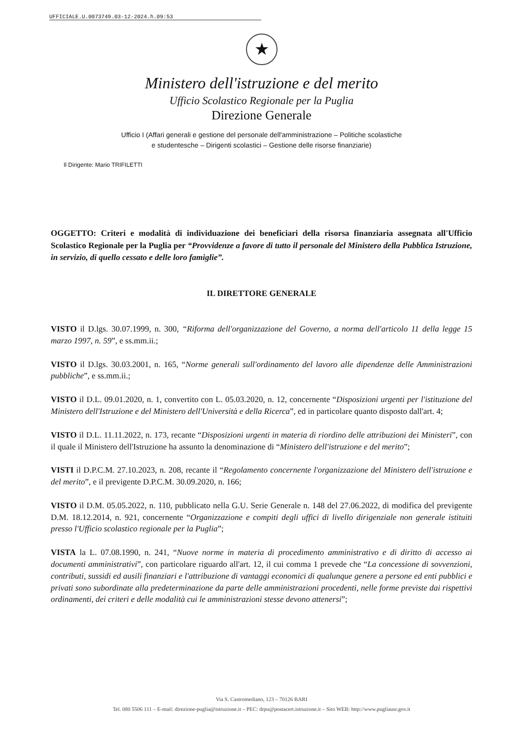UFFICIALE.U.0073749.03-12-2024.h.09:53
★
Ministero dell'istruzione e del merito
Ufficio Scolastico Regionale per la Puglia
Direzione Generale
Ufficio I (Affari generali e gestione del personale dell'amministrazione – Politiche scolastiche
e studentesche – Dirigenti scolastici – Gestione delle risorse finanziarie)
Il Dirigente: Mario TRIFILETTI
OGGETTO: Criteri e modalità di individuazione dei beneficiari della risorsa finanziaria assegnata all'Ufficio Scolastico Regionale per la Puglia per “Provvidenze a favore di tutto il personale del Ministero della Pubblica Istruzione, in servizio, di quello cessato e delle loro famiglie”.
IL DIRETTORE GENERALE
VISTO il D.lgs. 30.07.1999, n. 300, “Riforma dell'organizzazione del Governo, a norma dell'articolo 11 della legge 15 marzo 1997, n. 59”, e ss.mm.ii.;
VISTO il D.lgs. 30.03.2001, n. 165, “Norme generali sull'ordinamento del lavoro alle dipendenze delle Amministrazioni pubbliche”, e ss.mm.ii.;
VISTO il D.L. 09.01.2020, n. 1, convertito con L. 05.03.2020, n. 12, concernente “Disposizioni urgenti per l'istituzione del Ministero dell'Istruzione e del Ministero dell'Università e della Ricerca”, ed in particolare quanto disposto dall'art. 4;
VISTO il D.L. 11.11.2022, n. 173, recante “Disposizioni urgenti in materia di riordino delle attribuzioni dei Ministeri”, con il quale il Ministero dell'Istruzione ha assunto la denominazione di “Ministero dell'istruzione e del merito”;
VISTI il D.P.C.M. 27.10.2023, n. 208, recante il “Regolamento concernente l'organizzazione del Ministero dell'istruzione e del merito”, e il previgente D.P.C.M. 30.09.2020, n. 166;
VISTO il D.M. 05.05.2022, n. 110, pubblicato nella G.U. Serie Generale n. 148 del 27.06.2022, di modifica del previgente D.M. 18.12.2014, n. 921, concernente “Organizzazione e compiti degli uffici di livello dirigenziale non generale istituiti presso l'Ufficio scolastico regionale per la Puglia”;
VISTA la L. 07.08.1990, n. 241, “Nuove norme in materia di procedimento amministrativo e di diritto di accesso ai documenti amministrativi”, con particolare riguardo all'art. 12, il cui comma 1 prevede che “La concessione di sovvenzioni, contributi, sussidi ed ausili finanziari e l'attribuzione di vantaggi economici di qualunque genere a persone ed enti pubblici e privati sono subordinate alla predeterminazione da parte delle amministrazioni procedenti, nelle forme previste dai rispettivi ordinamenti, dei criteri e delle modalità cui le amministrazioni stesse devono attenersi”;
Via S. Castromediano, 123 – 70126 BARI
Tel. 080 5506 111 – E-mail: direzione-puglia@istruzione.it – PEC: drpu@postacert.istruzione.it – Sito WEB: http://www.pugliausr.gov.it